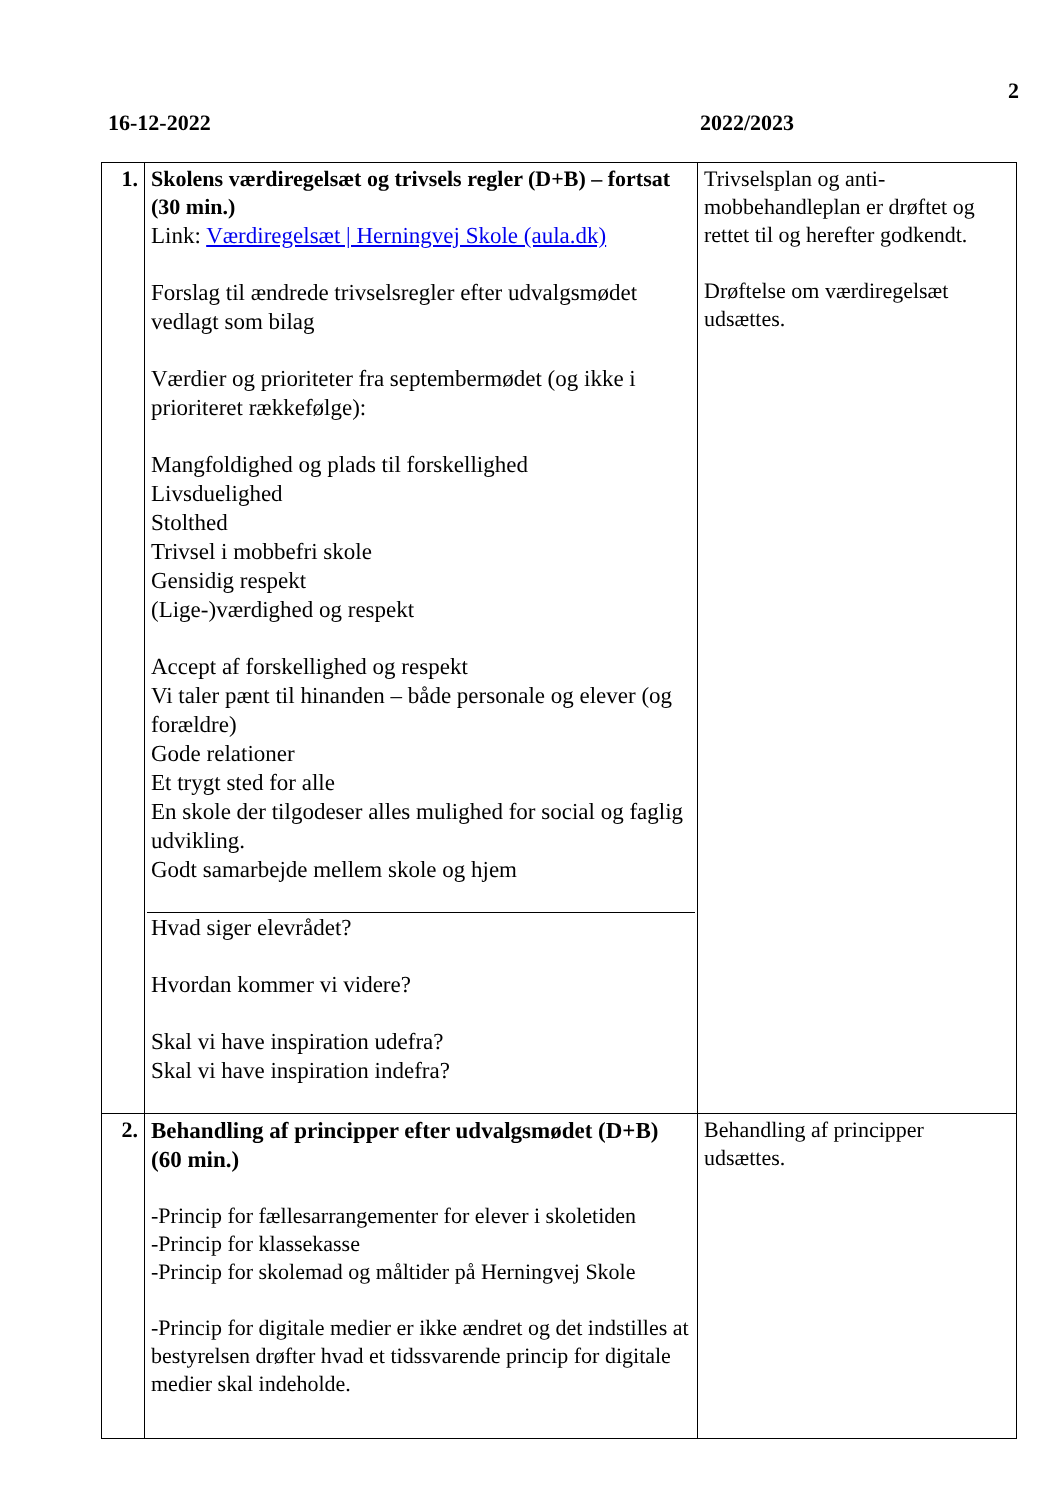2
16-12-2022 2022/2023
| 1. | Skolens værdiregelsæt og trivsels regler (D+B) – fortsat (30 min.) Link: Værdiregelsæt / Herningvej Skole (aula.dk) Forslag til ændrede trivselsregler efter udvalgsmødet vedlagt som bilag Værdier og prioriteter fra septembermødet (og ikke i prioriteret rækkefølge): Mangfoldighed og plads til forskellighed Livsduelighed Stolthed Trivsel i mobbefri skole Gensidig respekt (Lige-)værdighed og respekt Accept af forskellighed og respekt Vi taler pænt til hinanden – både personale og elever (og forældre) Gode relationer Et trygt sted for alle En skole der tilgodeser alles mulighed for social og faglig udvikling. Godt samarbejde mellem skole og hjem Hvad siger elevrådet? Hvordan kommer vi videre? Skal vi have inspiration udefra? Skal vi have inspiration indefra? | Trivselsplan og anti-mobbehandleplan er drøftet og rettet til og herefter godkendt. Drøftelse om værdiregelsæt udsættes. |
| 2. | Behandling af principper efter udvalgsmødet (D+B) (60 min.) -Princip for fællesarrangementer for elever i skoletiden -Princip for klassekasse -Princip for skolemad og måltider på Herningvej Skole -Princip for digitale medier er ikke ændret og det indstilles at bestyrelsen drøfter hvad et tidssvarende princip for digitale medier skal indeholde. | Behandling af principper udsættes. |